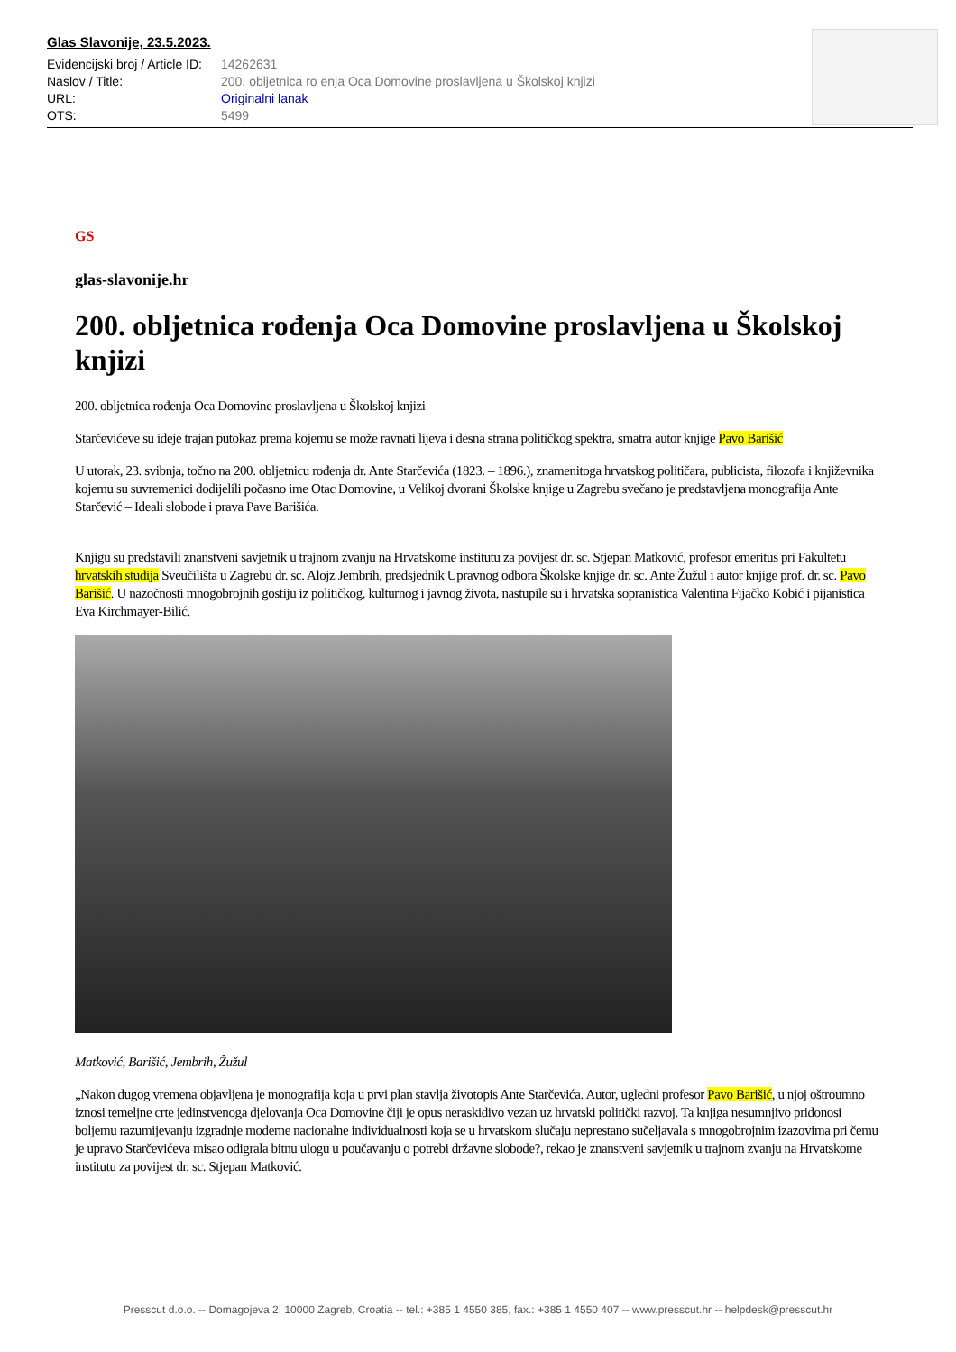Glas Slavonije, 23.5.2023.
| Evidencijski broj / Article ID: | 14262631 |
| Naslov / Title: | 200. obljetnica ro enja Oca Domovine proslavljena u Školskoj knjizi |
| URL: | Originalni lanak |
| OTS: | 5499 |
GS
glas-slavonije.hr
200. obljetnica rođenja Oca Domovine proslavljena u Školskoj knjizi
200. obljetnica rođenja Oca Domovine proslavljena u Školskoj knjizi
Starčevićeve su ideje trajan putokaz prema kojemu se može ravnati lijeva i desna strana političkog spektra, smatra autor knjige Pavo Barišić
U utorak, 23. svibnja, točno na 200. obljetnicu rođenja dr. Ante Starčevića (1823. – 1896.), znamenitoga hrvatskog političara, publicista, filozofa i književnika kojemu su suvremenici dodijelili počasno ime Otac Domovine, u Velikoj dvorani Školske knjige u Zagrebu svečano je predstavljena monografija Ante Starčević – Ideali slobode i prava Pave Barišića.
Knjigu su predstavili znanstveni savjetnik u trajnom zvanju na Hrvatskome institutu za povijest dr. sc. Stjepan Matković, profesor emeritus pri Fakultetu hrvatskih studija Sveučilišta u Zagrebu dr. sc. Alojz Jembrih, predsjednik Upravnog odbora Školske knjige dr. sc. Ante Žužul i autor knjige prof. dr. sc. Pavo Barišić. U nazočnosti mnogobrojnih gostiju iz političkog, kulturnog i javnog života, nastupile su i hrvatska sopranistica Valentina Fijačko Kobić i pijanistica Eva Kirchmayer-Bilić.
Matković, Barišić, Jembrih, Žužul
„Nakon dugog vremena objavljena je monografija koja u prvi plan stavlja životopis Ante Starčevića. Autor, ugledni profesor Pavo Barišić, u njoj oštroumno iznosi temeljne crte jedinstvenoga djelovanja Oca Domovine čiji je opus neraskidivo vezan uz hrvatski politički razvoj. Ta knjiga nesumnjivo pridonosi boljemu razumijevanju izgradnje moderne nacionalne individualnosti koja se u hrvatskom slučaju neprestano sučeljavala s mnogobrojnim izazovima pri čemu je upravo Starčevićeva misao odigrala bitnu ulogu u poučavanju o potrebi državne slobode?, rekao je znanstveni savjetnik u trajnom zvanju na Hrvatskome institutu za povijest dr. sc. Stjepan Matković.
Presscut d.o.o. -- Domagojeva 2, 10000 Zagreb, Croatia -- tel.: +385 1 4550 385, fax.: +385 1 4550 407 -- www.presscut.hr -- helpdesk@presscut.hr